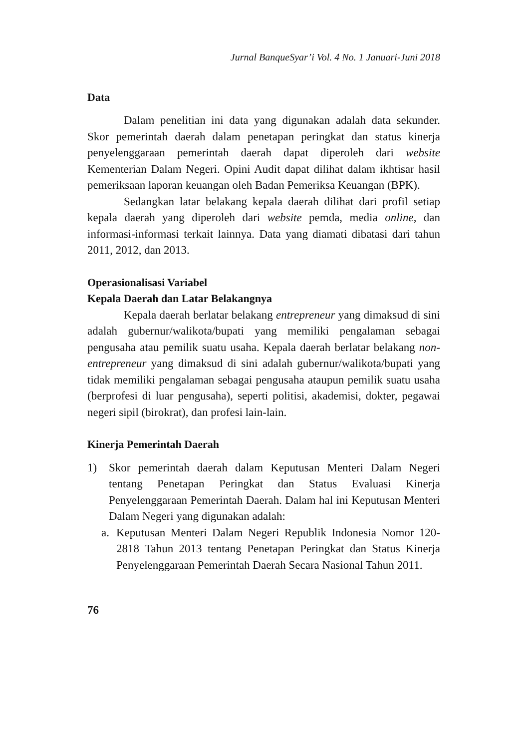Jurnal BanqueSyar’i Vol. 4 No. 1 Januari-Juni 2018
Data
Dalam penelitian ini data yang digunakan adalah data sekunder. Skor pemerintah daerah dalam penetapan peringkat dan status kinerja penyelenggaraan pemerintah daerah dapat diperoleh dari website Kementerian Dalam Negeri. Opini Audit dapat dilihat dalam ikhtisar hasil pemeriksaan laporan keuangan oleh Badan Pemeriksa Keuangan (BPK).
Sedangkan latar belakang kepala daerah dilihat dari profil setiap kepala daerah yang diperoleh dari website pemda, media online, dan informasi-informasi terkait lainnya. Data yang diamati dibatasi dari tahun 2011, 2012, dan 2013.
Operasionalisasi Variabel
Kepala Daerah dan Latar Belakangnya
Kepala daerah berlatar belakang entrepreneur yang dimaksud di sini adalah gubernur/walikota/bupati yang memiliki pengalaman sebagai pengusaha atau pemilik suatu usaha. Kepala daerah berlatar belakang non-entrepreneur yang dimaksud di sini adalah gubernur/walikota/bupati yang tidak memiliki pengalaman sebagai pengusaha ataupun pemilik suatu usaha (berprofesi di luar pengusaha), seperti politisi, akademisi, dokter, pegawai negeri sipil (birokrat), dan profesi lain-lain.
Kinerja Pemerintah Daerah
1) Skor pemerintah daerah dalam Keputusan Menteri Dalam Negeri tentang Penetapan Peringkat dan Status Evaluasi Kinerja Penyelenggaraan Pemerintah Daerah. Dalam hal ini Keputusan Menteri Dalam Negeri yang digunakan adalah:
a. Keputusan Menteri Dalam Negeri Republik Indonesia Nomor 120-2818 Tahun 2013 tentang Penetapan Peringkat dan Status Kinerja Penyelenggaraan Pemerintah Daerah Secara Nasional Tahun 2011.
76